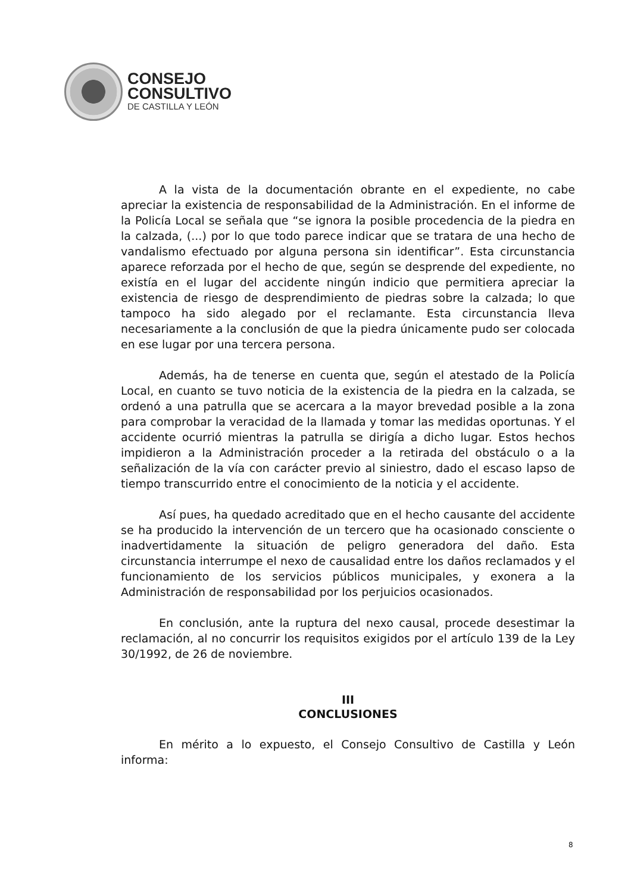CONSEJO
CONSULTIVO
DE CASTILLA Y LEÓN
A la vista de la documentación obrante en el expediente, no cabe apreciar la existencia de responsabilidad de la Administración. En el informe de la Policía Local se señala que “se ignora la posible procedencia de la piedra en la calzada, (...) por lo que todo parece indicar que se tratara de una hecho de vandalismo efectuado por alguna persona sin identificar”. Esta circunstancia aparece reforzada por el hecho de que, según se desprende del expediente, no existía en el lugar del accidente ningún indicio que permitiera apreciar la existencia de riesgo de desprendimiento de piedras sobre la calzada; lo que tampoco ha sido alegado por el reclamante. Esta circunstancia lleva necesariamente a la conclusión de que la piedra únicamente pudo ser colocada en ese lugar por una tercera persona.
Además, ha de tenerse en cuenta que, según el atestado de la Policía Local, en cuanto se tuvo noticia de la existencia de la piedra en la calzada, se ordenó a una patrulla que se acercara a la mayor brevedad posible a la zona para comprobar la veracidad de la llamada y tomar las medidas oportunas. Y el accidente ocurrió mientras la patrulla se dirigía a dicho lugar. Estos hechos impidieron a la Administración proceder a la retirada del obstáculo o a la señalización de la vía con carácter previo al siniestro, dado el escaso lapso de tiempo transcurrido entre el conocimiento de la noticia y el accidente.
Así pues, ha quedado acreditado que en el hecho causante del accidente se ha producido la intervención de un tercero que ha ocasionado consciente o inadvertidamente la situación de peligro generadora del daño. Esta circunstancia interrumpe el nexo de causalidad entre los daños reclamados y el funcionamiento de los servicios públicos municipales, y exonera a la Administración de responsabilidad por los perjuicios ocasionados.
En conclusión, ante la ruptura del nexo causal, procede desestimar la reclamación, al no concurrir los requisitos exigidos por el artículo 139 de la Ley 30/1992, de 26 de noviembre.
III
CONCLUSIONES
En mérito a lo expuesto, el Consejo Consultivo de Castilla y León informa:
8